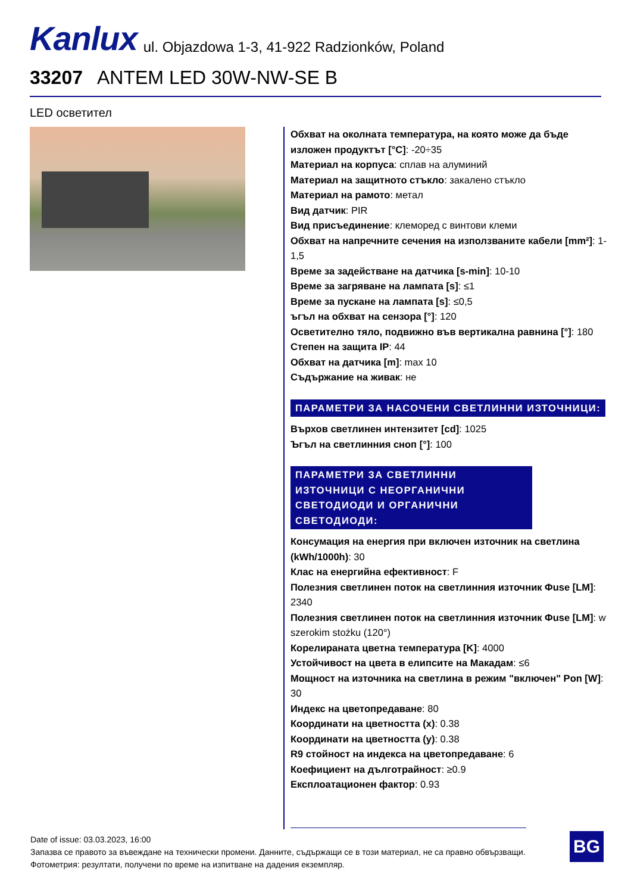Kanlux ul. Objazdowa 1-3, 41-922 Radzionków, Poland
33207 ANTEM LED 30W-NW-SE B
LED осветител
Обхват на околната температура, на която може да бъде изложен продуктът [°C]: -20÷35
Материал на корпуса: сплав на алуминий
Материал на защитното стъкло: закалено стъкло
Материал на рамото: метал
Вид датчик: PIR
Вид присъединение: клеморед с винтови клеми
Обхват на напречните сечения на използваните кабели [mm²]: 1-1,5
Време за задействане на датчика [s-min]: 10-10
Време за загряване на лампата [s]: ≤1
Време за пускане на лампата [s]: ≤0,5
ъгъл на обхват на сензора [°]: 120
Осветително тяло, подвижно във вертикална равнина [°]: 180
Степен на защита IP: 44
Обхват на датчика [m]: max 10
Съдържание на живак: не
ПАРАМЕТРИ ЗА НАСОЧЕНИ СВЕТЛИННИ ИЗТОЧНИЦИ:
Върхов светлинен интензитет [cd]: 1025
Ъгъл на светлинния сноп [°]: 100
ПАРАМЕТРИ ЗА СВЕТЛИННИ ИЗТОЧНИЦИ С НЕОРГАНИЧНИ СВЕТОДИОДИ И ОРГАНИЧНИ СВЕТОДИОДИ:
Консумация на енергия при включен източник на светлина (kWh/1000h): 30
Клас на енергийна ефективност: F
Полезния светлинен поток на светлинния източник Φuse [LM]: 2340
Полезния светлинен поток на светлинния източник Φuse [LM]: w szerokim stożku (120°)
Корелираната цветна температура [K]: 4000
Устойчивост на цвета в елипсите на Макадам: ≤6
Мощност на източника на светлина в режим "включен" Pon [W]: 30
Индекс на цветопредаване: 80
Координати на цветността (x): 0.38
Координати на цветността (y): 0.38
R9 стойност на индекса на цветопредаване: 6
Коефициент на дълготрайност: ≥0.9
Експлоатационен фактор: 0.93
Date of issue: 03.03.2023, 16:00
Запазва се правото за въвеждане на технически промени. Данните, съдържащи се в този материал, не са правно обвързващи.
Фотометрия: резултати, получени по време на изпитване на дадения екземпляр.
BG